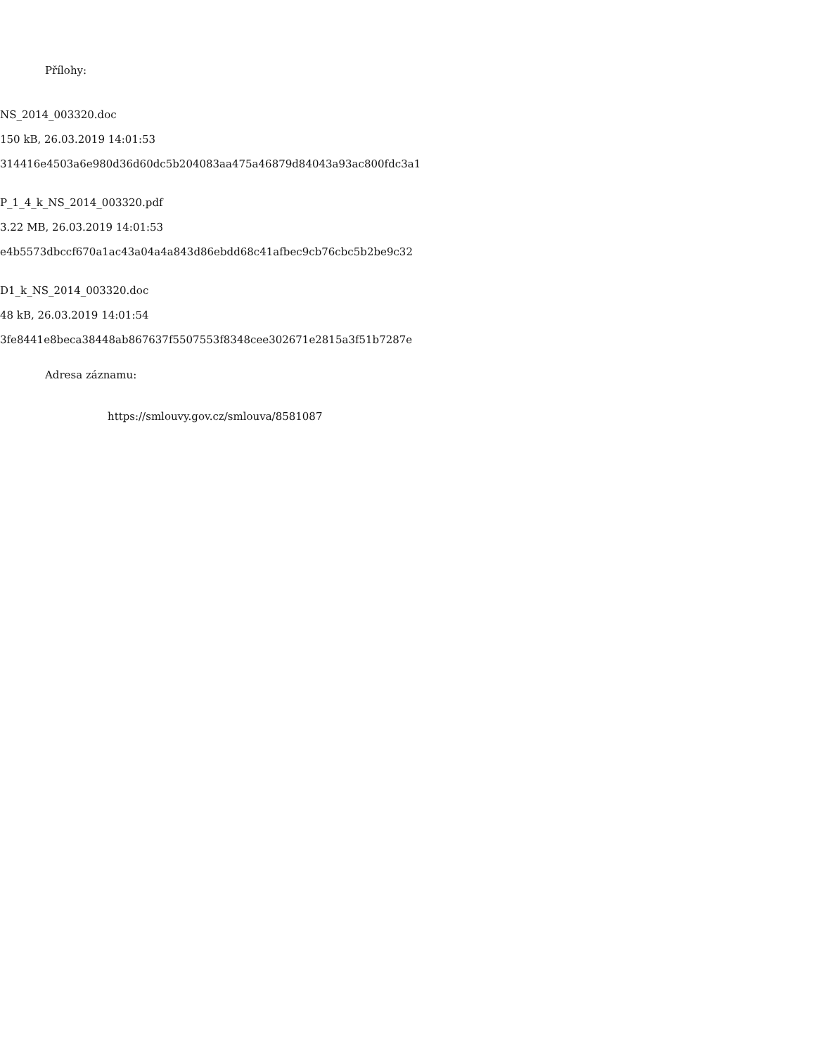Přílohy:
NS_2014_003320.doc
150 kB, 26.03.2019 14:01:53
314416e4503a6e980d36d60dc5b204083aa475a46879d84043a93ac800fdc3a1
P_1_4_k_NS_2014_003320.pdf
3.22 MB, 26.03.2019 14:01:53
e4b5573dbccf670a1ac43a04a4a843d86ebdd68c41afbec9cb76cbc5b2be9c32
D1_k_NS_2014_003320.doc
48 kB, 26.03.2019 14:01:54
3fe8441e8beca38448ab867637f5507553f8348cee302671e2815a3f51b7287e
Adresa záznamu:
https://smlouvy.gov.cz/smlouva/8581087